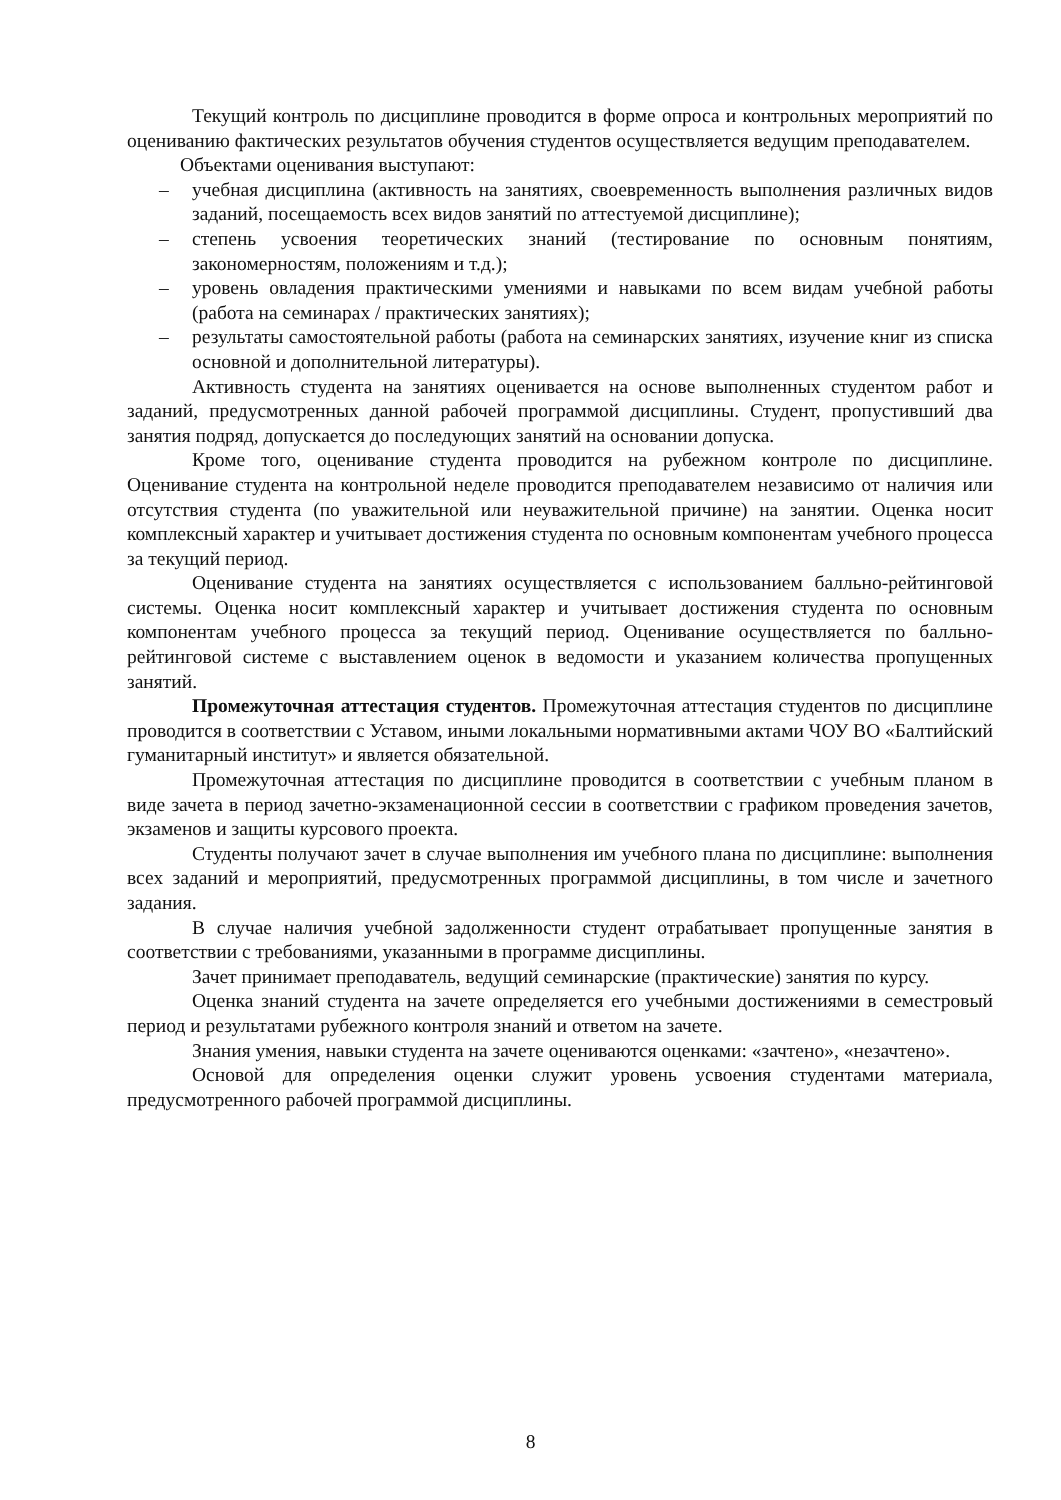Текущий контроль по дисциплине проводится в форме опроса и контрольных мероприятий по оцениванию фактических результатов обучения студентов осуществляется ведущим преподавателем.
Объектами оценивания выступают:
– учебная дисциплина (активность на занятиях, своевременность выполнения различных видов заданий, посещаемость всех видов занятий по аттестуемой дисциплине);
– степень усвоения теоретических знаний (тестирование по основным понятиям, закономерностям, положениям и т.д.);
– уровень овладения практическими умениями и навыками по всем видам учебной работы (работа на семинарах / практических занятиях);
– результаты самостоятельной работы (работа на семинарских занятиях, изучение книг из списка основной и дополнительной литературы).
Активность студента на занятиях оценивается на основе выполненных студентом работ и заданий, предусмотренных данной рабочей программой дисциплины. Студент, пропустивший два занятия подряд, допускается до последующих занятий на основании допуска.
Кроме того, оценивание студента проводится на рубежном контроле по дисциплине. Оценивание студента на контрольной неделе проводится преподавателем независимо от наличия или отсутствия студента (по уважительной или неуважительной причине) на занятии. Оценка носит комплексный характер и учитывает достижения студента по основным компонентам учебного процесса за текущий период.
Оценивание студента на занятиях осуществляется с использованием балльно-рейтинговой системы. Оценка носит комплексный характер и учитывает достижения студента по основным компонентам учебного процесса за текущий период. Оценивание осуществляется по балльно-рейтинговой системе с выставлением оценок в ведомости и указанием количества пропущенных занятий.
Промежуточная аттестация студентов. Промежуточная аттестация студентов по дисциплине проводится в соответствии с Уставом, иными локальными нормативными актами ЧОУ ВО «Балтийский гуманитарный институт» и является обязательной.
Промежуточная аттестация по дисциплине проводится в соответствии с учебным планом в виде зачета в период зачетно-экзаменационной сессии в соответствии с графиком проведения зачетов, экзаменов и защиты курсового проекта.
Студенты получают зачет в случае выполнения им учебного плана по дисциплине: выполнения всех заданий и мероприятий, предусмотренных программой дисциплины, в том числе и зачетного задания.
В случае наличия учебной задолженности студент отрабатывает пропущенные занятия в соответствии с требованиями, указанными в программе дисциплины.
Зачет принимает преподаватель, ведущий семинарские (практические) занятия по курсу.
Оценка знаний студента на зачете определяется его учебными достижениями в семестровый период и результатами рубежного контроля знаний и ответом на зачете.
Знания умения, навыки студента на зачете оцениваются оценками: «зачтено», «незачтено».
Основой для определения оценки служит уровень усвоения студентами материала, предусмотренного рабочей программой дисциплины.
8